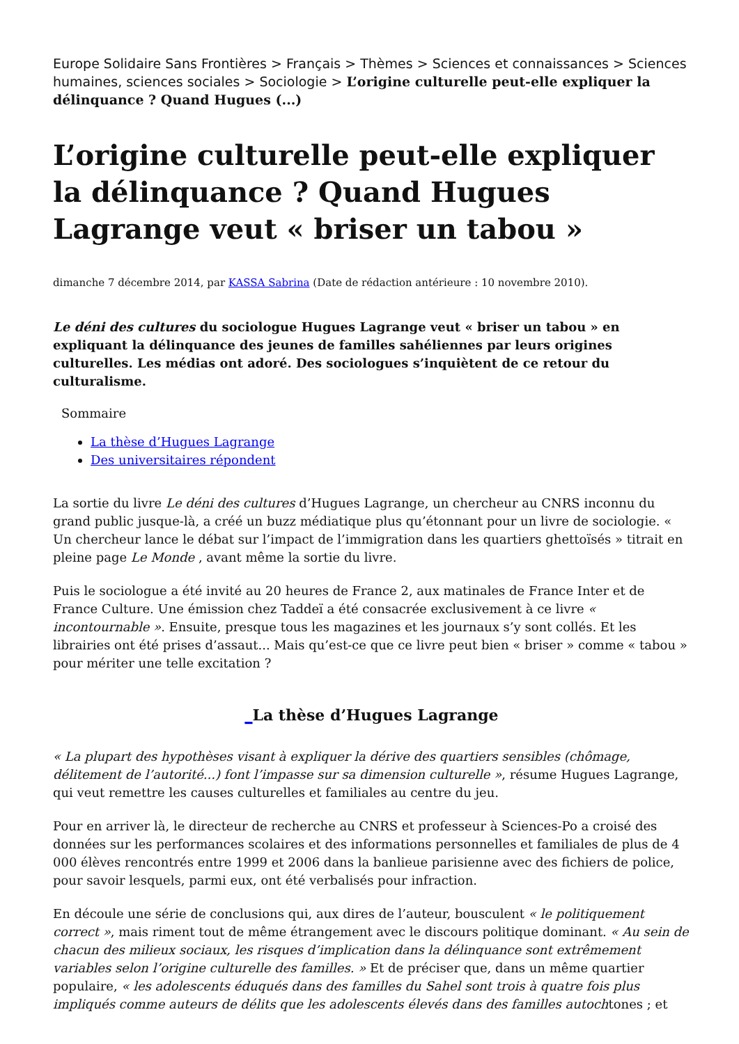Europe Solidaire Sans Frontières > Français > Thèmes > Sciences et connaissances > Sciences humaines, sciences sociales > Sociologie > L’origine culturelle peut-elle expliquer la délinquance ? Quand Hugues (...)
L’origine culturelle peut-elle expliquer la délinquance ? Quand Hugues Lagrange veut « briser un tabou »
dimanche 7 décembre 2014, par KASSA Sabrina (Date de rédaction antérieure : 10 novembre 2010).
Le déni des cultures du sociologue Hugues Lagrange veut « briser un tabou » en expliquant la délinquance des jeunes de familles sahéliennes par leurs origines culturelles. Les médias ont adoré. Des sociologues s’inquiètent de ce retour du culturalisme.
Sommaire
La thèse d’Hugues Lagrange
Des universitaires répondent
La sortie du livre Le déni des cultures d’Hugues Lagrange, un chercheur au CNRS inconnu du grand public jusque-là, a créé un buzz médiatique plus qu’étonnant pour un livre de sociologie. « Un chercheur lance le débat sur l’impact de l’immigration dans les quartiers ghettoïsés » titrait en pleine page Le Monde , avant même la sortie du livre.
Puis le sociologue a été invité au 20 heures de France 2, aux matinales de France Inter et de France Culture. Une émission chez Taddeï a été consacrée exclusivement à ce livre « incontournable ». Ensuite, presque tous les magazines et les journaux s’y sont collés. Et les librairies ont été prises d’assaut... Mais qu’est-ce que ce livre peut bien « briser » comme « tabou » pour mériter une telle excitation ?
_La thèse d’Hugues Lagrange
« La plupart des hypothèses visant à expliquer la dérive des quartiers sensibles (chômage, délitement de l’autorité...) font l’impasse sur sa dimension culturelle », résume Hugues Lagrange, qui veut remettre les causes culturelles et familiales au centre du jeu.
Pour en arriver là, le directeur de recherche au CNRS et professeur à Sciences-Po a croisé des données sur les performances scolaires et des informations personnelles et familiales de plus de 4 000 élèves rencontrés entre 1999 et 2006 dans la banlieue parisienne avec des fichiers de police, pour savoir lesquels, parmi eux, ont été verbalisés pour infraction.
En découle une série de conclusions qui, aux dires de l’auteur, bousculent « le politiquement correct », mais riment tout de même étrangement avec le discours politique dominant. « Au sein de chacun des milieux sociaux, les risques d’implication dans la délinquance sont extrêmement variables selon l’origine culturelle des familles. » Et de préciser que, dans un même quartier populaire, « les adolescents éduqués dans des familles du Sahel sont trois à quatre fois plus impliqués comme auteurs de délits que les adolescents élevés dans des familles autochtones ; et